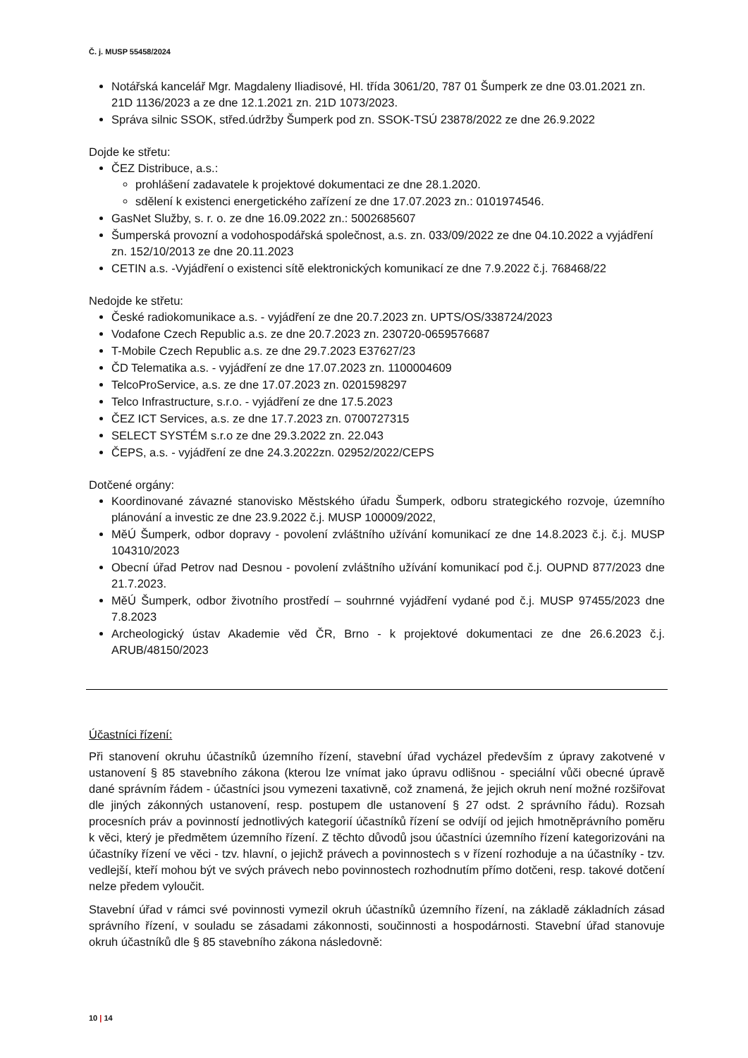Č. j. MUSP 55458/2024
Notářská kancelář Mgr. Magdaleny Iliadisové, Hl. třída 3061/20, 787 01 Šumperk ze dne 03.01.2021 zn. 21D 1136/2023 a ze dne 12.1.2021 zn. 21D 1073/2023.
Správa silnic SSOK, střed.údržby Šumperk pod zn. SSOK-TSÚ 23878/2022 ze dne 26.9.2022
Dojde ke střetu:
ČEZ Distribuce, a.s.:
prohlášení zadavatele k projektové dokumentaci ze dne 28.1.2020.
sdělení k existenci energetického zařízení ze dne 17.07.2023 zn.: 0101974546.
GasNet Služby, s. r. o. ze dne 16.09.2022 zn.: 5002685607
Šumperská provozní a vodohospodářská společnost, a.s. zn. 033/09/2022 ze dne 04.10.2022 a vyjádření zn. 152/10/2013 ze dne 20.11.2023
CETIN a.s. -Vyjádření o existenci sítě elektronických komunikací ze dne 7.9.2022 č.j. 768468/22
Nedojde ke střetu:
České radiokomunikace a.s. - vyjádření ze dne 20.7.2023 zn. UPTS/OS/338724/2023
Vodafone Czech Republic a.s. ze dne 20.7.2023 zn. 230720-0659576687
T-Mobile Czech Republic a.s. ze dne 29.7.2023 E37627/23
ČD Telematika a.s. - vyjádření ze dne 17.07.2023 zn. 1100004609
TelcoProService, a.s. ze dne 17.07.2023 zn. 0201598297
Telco Infrastructure, s.r.o. - vyjádření ze dne 17.5.2023
ČEZ ICT Services, a.s. ze dne 17.7.2023 zn. 0700727315
SELECT SYSTÉM s.r.o ze dne 29.3.2022 zn. 22.043
ČEPS, a.s. - vyjádření ze dne 24.3.2022zn. 02952/2022/CEPS
Dotčené orgány:
Koordinované závazné stanovisko Městského úřadu Šumperk, odboru strategického rozvoje, územního plánování a investic ze dne 23.9.2022 č.j. MUSP 100009/2022,
MěÚ Šumperk, odbor dopravy - povolení zvláštního užívání komunikací ze dne 14.8.2023 č.j. č.j. MUSP 104310/2023
Obecní úřad Petrov nad Desnou - povolení zvláštního užívání komunikací pod č.j. OUPND 877/2023 dne 21.7.2023.
MěÚ Šumperk, odbor životního prostředí – souhrnné vyjádření vydané pod č.j. MUSP 97455/2023 dne 7.8.2023
Archeologický ústav Akademie věd ČR, Brno - k projektové dokumentaci ze dne 26.6.2023 č.j. ARUB/48150/2023
Účastníci řízení:
Při stanovení okruhu účastníků územního řízení, stavební úřad vycházel především z úpravy zakotvené v ustanovení § 85 stavebního zákona (kterou lze vnímat jako úpravu odlišnou - speciální vůči obecné úpravě dané správním řádem - účastníci jsou vymezeni taxativně, což znamená, že jejich okruh není možné rozšiřovat dle jiných zákonných ustanovení, resp. postupem dle ustanovení § 27 odst. 2 správního řádu). Rozsah procesních práv a povinností jednotlivých kategorií účastníků řízení se odvíjí od jejich hmotněprávního poměru k věci, který je předmětem územního řízení. Z těchto důvodů jsou účastníci územního řízení kategorizováni na účastníky řízení ve věci - tzv. hlavní, o jejichž právech a povinnostech s v řízení rozhoduje a na účastníky - tzv. vedlejší, kteří mohou být ve svých právech nebo povinnostech rozhodnutím přímo dotčeni, resp. takové dotčení nelze předem vyloučit.
Stavební úřad v rámci své povinnosti vymezil okruh účastníků územního řízení, na základě základních zásad správního řízení, v souladu se zásadami zákonnosti, součinnosti a hospodárnosti. Stavební úřad stanovuje okruh účastníků dle § 85 stavebního zákona následovně:
10 | 14